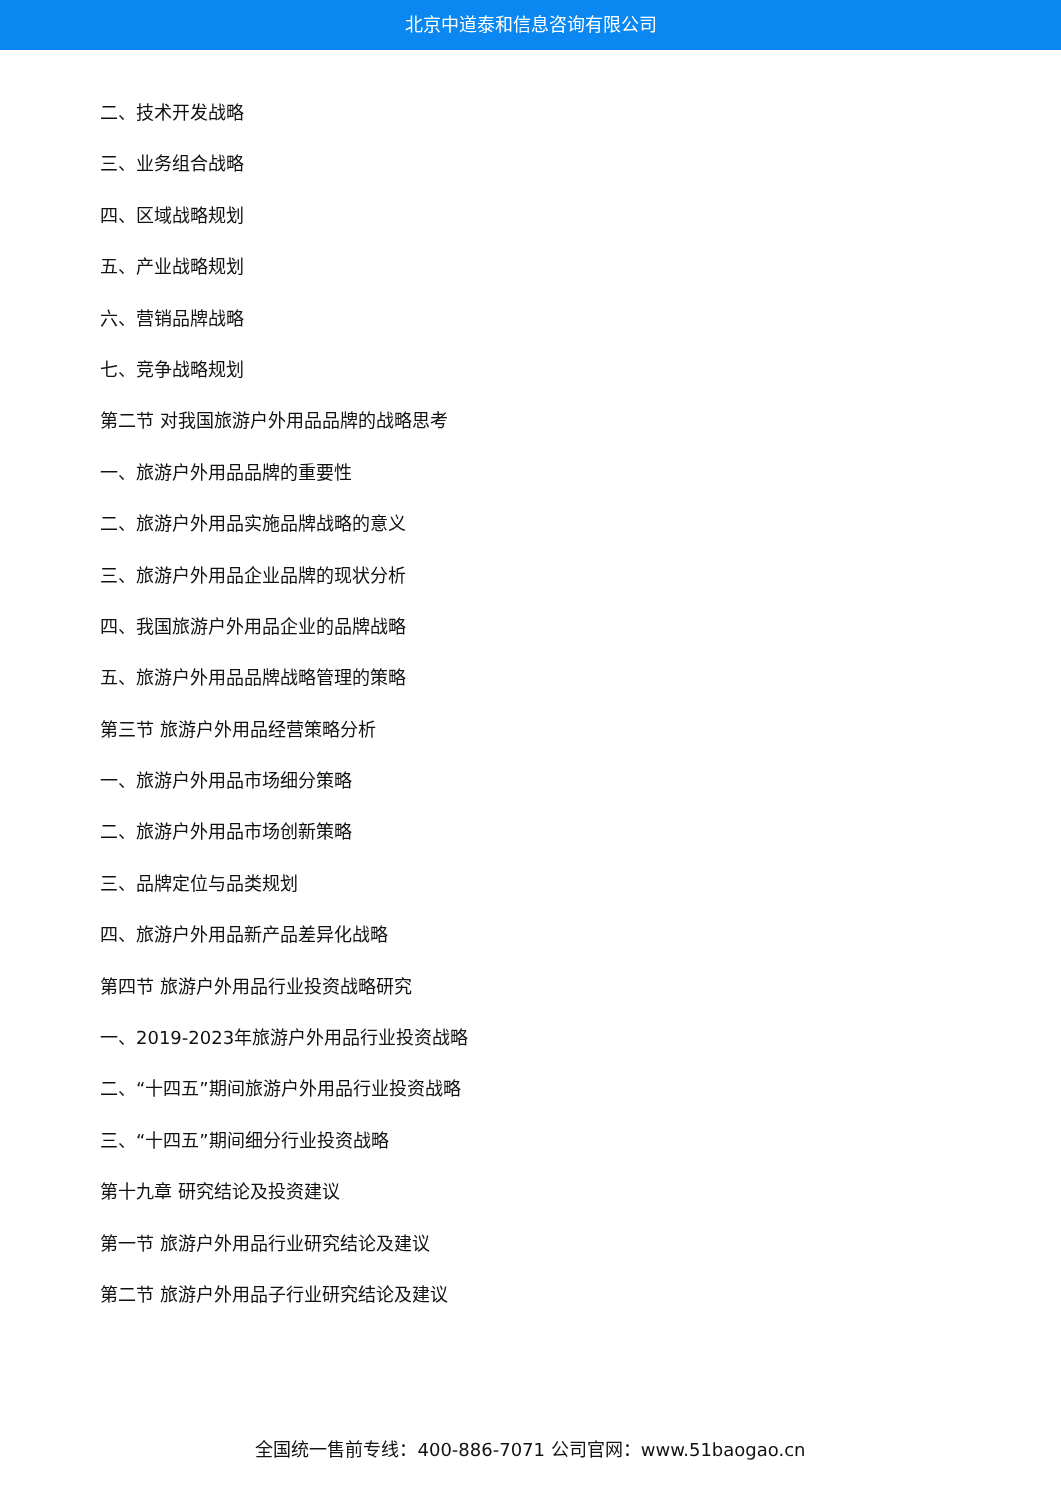北京中道泰和信息咨询有限公司
二、技术开发战略
三、业务组合战略
四、区域战略规划
五、产业战略规划
六、营销品牌战略
七、竞争战略规划
第二节 对我国旅游户外用品品牌的战略思考
一、旅游户外用品品牌的重要性
二、旅游户外用品实施品牌战略的意义
三、旅游户外用品企业品牌的现状分析
四、我国旅游户外用品企业的品牌战略
五、旅游户外用品品牌战略管理的策略
第三节 旅游户外用品经营策略分析
一、旅游户外用品市场细分策略
二、旅游户外用品市场创新策略
三、品牌定位与品类规划
四、旅游户外用品新产品差异化战略
第四节 旅游户外用品行业投资战略研究
一、2019-2023年旅游户外用品行业投资战略
二、“十四五”期间旅游户外用品行业投资战略
三、“十四五”期间细分行业投资战略
第十九章 研究结论及投资建议
第一节 旅游户外用品行业研究结论及建议
第二节 旅游户外用品子行业研究结论及建议
全国统一售前专线：400-886-7071 公司官网：www.51baogao.cn